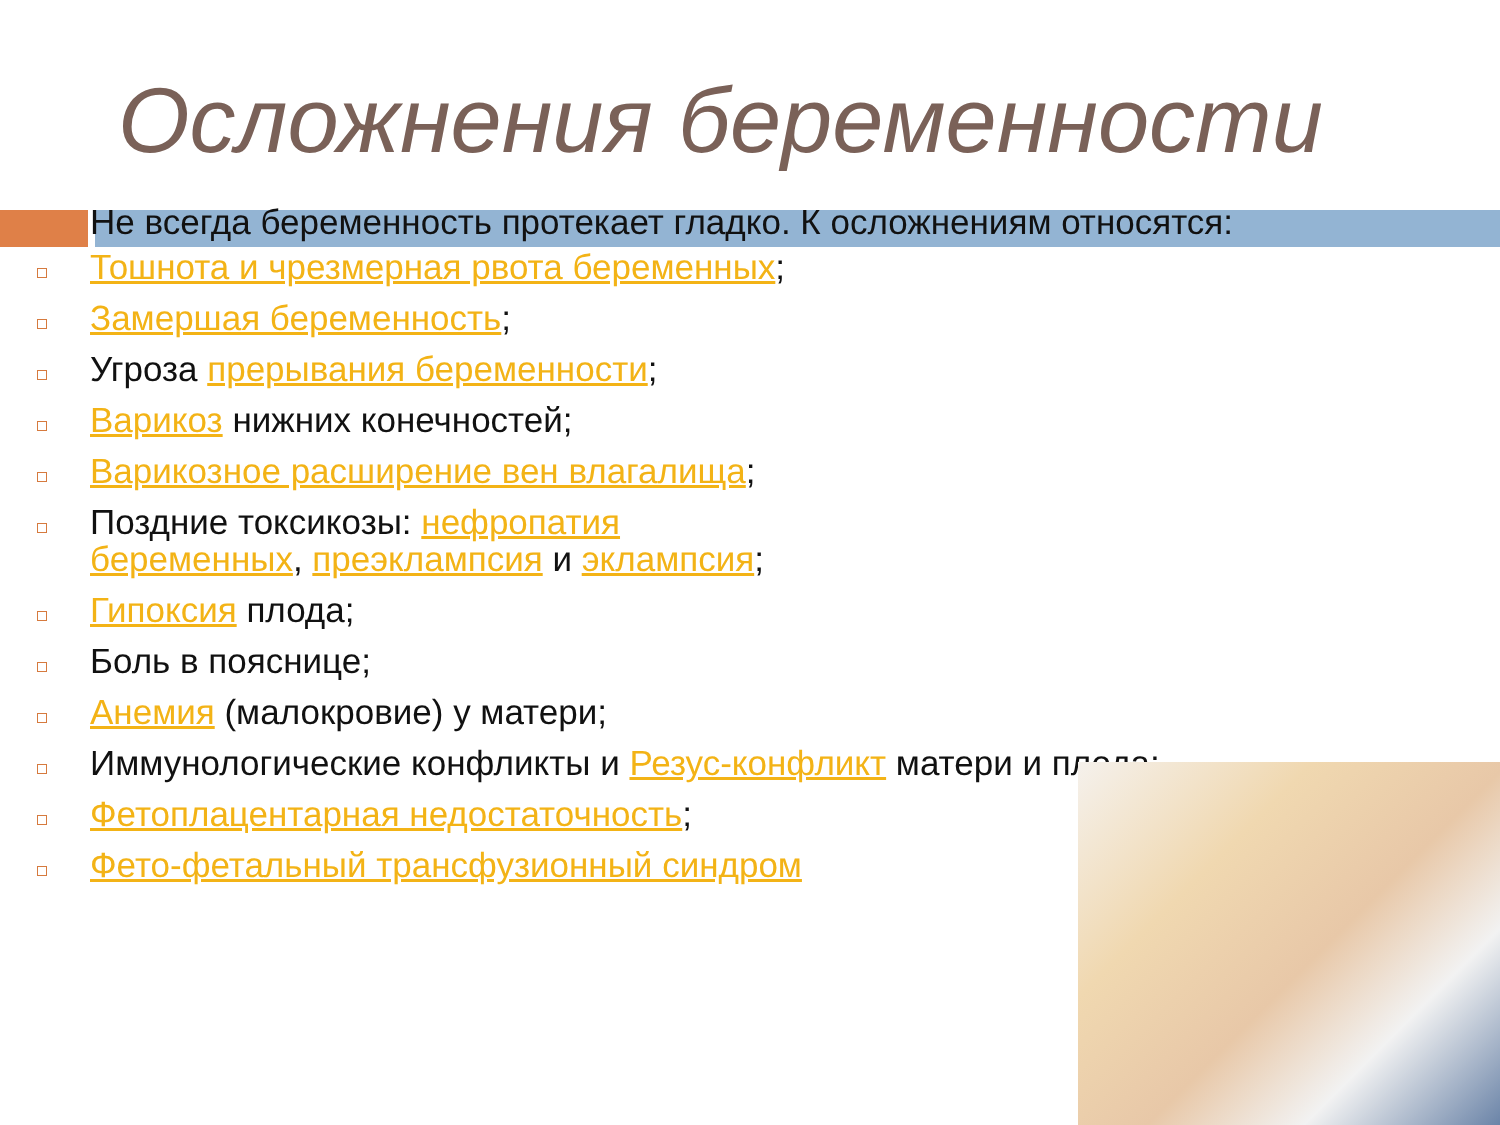Осложнения беременности
Не всегда беременность протекает гладко. К осложнениям относятся:
Тошнота и чрезмерная рвота беременных;
Замершая беременность;
Угроза прерывания беременности;
Варикоз нижних конечностей;
Варикозное расширение вен влагалища;
Поздние токсикозы: нефропатия беременных, преэклампсия и эклампсия;
Гипоксия плода;
Боль в пояснице;
Анемия (малокровие) у матери;
Иммунологические конфликты и Резус-конфликт матери и плода;
Фетоплацентарная недостаточность;
Фето-фетальный трансфузионный синдром